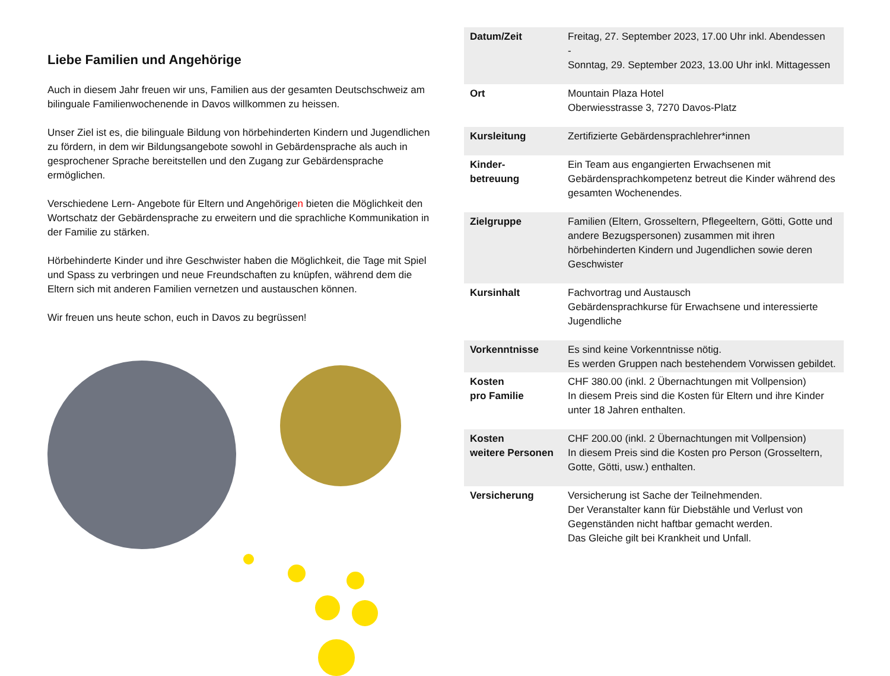Liebe Familien und Angehörige
Auch in diesem Jahr freuen wir uns, Familien aus der gesamten Deutschschweiz am bilinguale Familienwochenende in Davos willkommen zu heissen.
Unser Ziel ist es, die bilinguale Bildung von hörbehinderten Kindern und Jugendlichen zu fördern, in dem wir Bildungsangebote sowohl in Gebärdensprache als auch in gesprochener Sprache bereitstellen und den Zugang zur Gebärdensprache ermöglichen.
Verschiedene Lern- Angebote für Eltern und Angehörigen bieten die Möglichkeit den Wortschatz der Gebärdensprache zu erweitern und die sprachliche Kommunikation in der Familie zu stärken.
Hörbehinderte Kinder und ihre Geschwister haben die Möglichkeit, die Tage mit Spiel und Spass zu verbringen und neue Freundschaften zu knüpfen, während dem die Eltern sich mit anderen Familien vernetzen und austauschen können.
Wir freuen uns heute schon, euch in Davos zu begrüssen!
| Datum/Zeit | Freitag, 27. September 2023, 17.00 Uhr inkl. Abendessen - Sonntag, 29. September 2023, 13.00 Uhr inkl. Mittagessen |
| Ort | Mountain Plaza Hotel Oberwiesstrasse 3, 7270 Davos-Platz |
| Kursleitung | Zertifizierte Gebärdensprachlehrer*innen |
| Kinder- betreuung | Ein Team aus engangierten Erwachsenen mit Gebärdensprachkompetenz betreut die Kinder während des gesamten Wochenendes. |
| Zielgruppe | Familien (Eltern, Grosseltern, Pflegeeltern, Götti, Gotte und andere Bezugspersonen) zusammen mit ihren hörbehinderten Kindern und Jugendlichen sowie deren Geschwister |
| Kursinhalt | Fachvortrag und Austausch Gebärdensprachkurse für Erwachsene und interessierte Jugendliche |
| Vorkenntnisse | Es sind keine Vorkenntnisse nötig. Es werden Gruppen nach bestehendem Vorwissen gebildet. |
| Kosten pro Familie | CHF 380.00 (inkl. 2 Übernachtungen mit Vollpension) In diesem Preis sind die Kosten für Eltern und ihre Kinder unter 18 Jahren enthalten. |
| Kosten weitere Personen | CHF 200.00 (inkl. 2 Übernachtungen mit Vollpension) In diesem Preis sind die Kosten pro Person (Grosseltern, Gotte, Götti, usw.) enthalten. |
| Versicherung | Versicherung ist Sache der Teilnehmenden. Der Veranstalter kann für Diebstähle und Verlust von Gegenständen nicht haftbar gemacht werden. Das Gleiche gilt bei Krankheit und Unfall. |